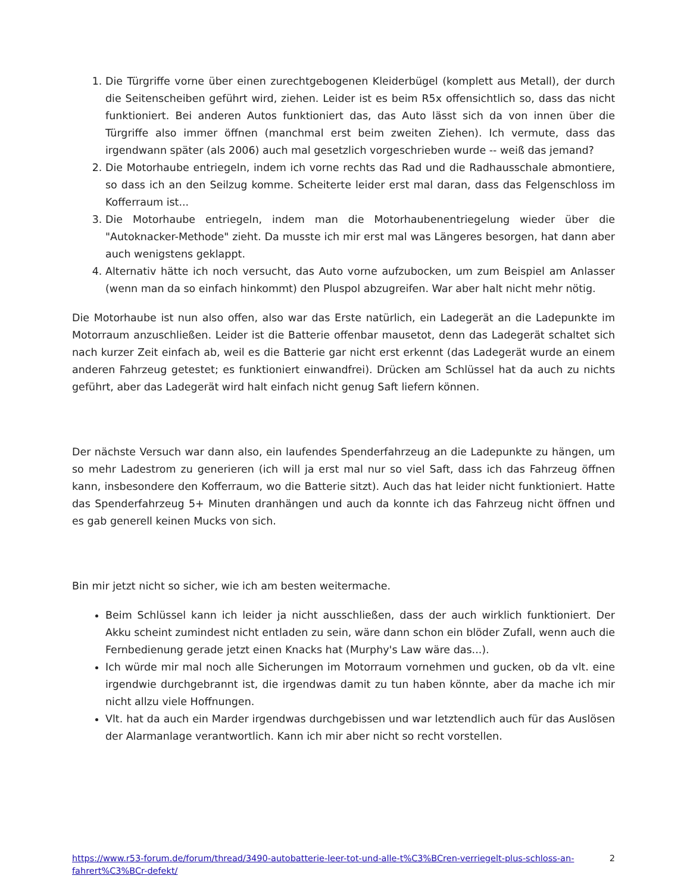1. Die Türgriffe vorne über einen zurechtgebogenen Kleiderbügel (komplett aus Metall), der durch die Seitenscheiben geführt wird, ziehen. Leider ist es beim R5x offensichtlich so, dass das nicht funktioniert. Bei anderen Autos funktioniert das, das Auto lässt sich da von innen über die Türgriffe also immer öffnen (manchmal erst beim zweiten Ziehen). Ich vermute, dass das irgendwann später (als 2006) auch mal gesetzlich vorgeschrieben wurde -- weiß das jemand?
2. Die Motorhaube entriegeln, indem ich vorne rechts das Rad und die Radhausschale abmontiere, so dass ich an den Seilzug komme. Scheiterte leider erst mal daran, dass das Felgenschloss im Kofferraum ist...
3. Die Motorhaube entriegeln, indem man die Motorhaubenentriegelung wieder über die "Autoknacker-Methode" zieht. Da musste ich mir erst mal was Längeres besorgen, hat dann aber auch wenigstens geklappt.
4. Alternativ hätte ich noch versucht, das Auto vorne aufzubocken, um zum Beispiel am Anlasser (wenn man da so einfach hinkommt) den Pluspol abzugreifen. War aber halt nicht mehr nötig.
Die Motorhaube ist nun also offen, also war das Erste natürlich, ein Ladegerät an die Ladepunkte im Motorraum anzuschließen. Leider ist die Batterie offenbar mausetot, denn das Ladegerät schaltet sich nach kurzer Zeit einfach ab, weil es die Batterie gar nicht erst erkennt (das Ladegerät wurde an einem anderen Fahrzeug getestet; es funktioniert einwandfrei). Drücken am Schlüssel hat da auch zu nichts geführt, aber das Ladegerät wird halt einfach nicht genug Saft liefern können.
Der nächste Versuch war dann also, ein laufendes Spenderfahrzeug an die Ladepunkte zu hängen, um so mehr Ladestrom zu generieren (ich will ja erst mal nur so viel Saft, dass ich das Fahrzeug öffnen kann, insbesondere den Kofferraum, wo die Batterie sitzt). Auch das hat leider nicht funktioniert. Hatte das Spenderfahrzeug 5+ Minuten dranhängen und auch da konnte ich das Fahrzeug nicht öffnen und es gab generell keinen Mucks von sich.
Bin mir jetzt nicht so sicher, wie ich am besten weitermache.
Beim Schlüssel kann ich leider ja nicht ausschließen, dass der auch wirklich funktioniert. Der Akku scheint zumindest nicht entladen zu sein, wäre dann schon ein blöder Zufall, wenn auch die Fernbedienung gerade jetzt einen Knacks hat (Murphy's Law wäre das...).
Ich würde mir mal noch alle Sicherungen im Motorraum vornehmen und gucken, ob da vlt. eine irgendwie durchgebrannt ist, die irgendwas damit zu tun haben könnte, aber da mache ich mir nicht allzu viele Hoffnungen.
Vlt. hat da auch ein Marder irgendwas durchgebissen und war letztendlich auch für das Auslösen der Alarmanlage verantwortlich. Kann ich mir aber nicht so recht vorstellen.
https://www.r53-forum.de/forum/thread/3490-autobatterie-leer-tot-und-alle-t%C3%BCren-verriegelt-plus-schloss-an-fahrert%C3%BCr-defekt/ 2